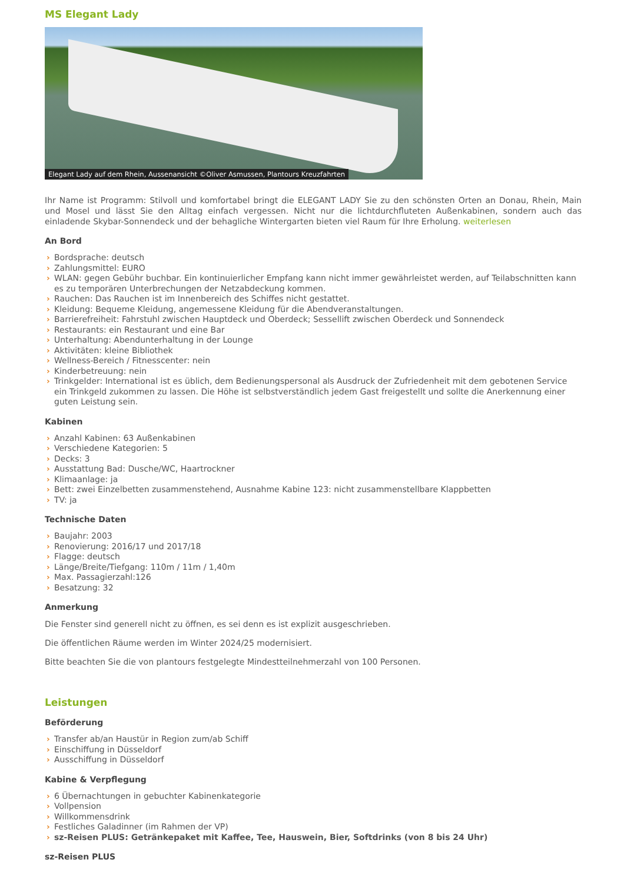MS Elegant Lady
Elegant Lady auf dem Rhein, Aussenansicht ©Oliver Asmussen, Plantours Kreuzfahrten
Ihr Name ist Programm: Stilvoll und komfortabel bringt die ELEGANT LADY Sie zu den schönsten Orten an Donau, Rhein, Main und Mosel und lässt Sie den Alltag einfach vergessen. Nicht nur die lichtdurchfluteten Außenkabinen, sondern auch das einladende Skybar-Sonnendeck und der behagliche Wintergarten bieten viel Raum für Ihre Erholung. weiterlesen
An Bord
› Bordsprache: deutsch
› Zahlungsmittel: EURO
› WLAN: gegen Gebühr buchbar. Ein kontinuierlicher Empfang kann nicht immer gewährleistet werden, auf Teilabschnitten kann es zu temporären Unterbrechungen der Netzabdeckung kommen.
› Rauchen: Das Rauchen ist im Innenbereich des Schiffes nicht gestattet.
› Kleidung: Bequeme Kleidung, angemessene Kleidung für die Abendveranstaltungen.
› Barrierefreiheit: Fahrstuhl zwischen Hauptdeck und Oberdeck; Sessellift zwischen Oberdeck und Sonnendeck
› Restaurants: ein Restaurant und eine Bar
› Unterhaltung: Abendunterhaltung in der Lounge
› Aktivitäten: kleine Bibliothek
› Wellness-Bereich / Fitnesscenter: nein
› Kinderbetreuung: nein
› Trinkgelder: International ist es üblich, dem Bedienungspersonal als Ausdruck der Zufriedenheit mit dem gebotenen Service ein Trinkgeld zukommen zu lassen. Die Höhe ist selbstverständlich jedem Gast freigestellt und sollte die Anerkennung einer guten Leistung sein.
Kabinen
› Anzahl Kabinen: 63 Außenkabinen
› Verschiedene Kategorien: 5
› Decks: 3
› Ausstattung Bad: Dusche/WC, Haartrockner
› Klimaanlage: ja
› Bett: zwei Einzelbetten zusammenstehend, Ausnahme Kabine 123: nicht zusammenstellbare Klappbetten
› TV: ja
Technische Daten
› Baujahr: 2003
› Renovierung: 2016/17 und 2017/18
› Flagge: deutsch
› Länge/Breite/Tiefgang: 110m / 11m / 1,40m
› Max. Passagierzahl:126
› Besatzung: 32
Anmerkung
Die Fenster sind generell nicht zu öffnen, es sei denn es ist explizit ausgeschrieben.
Die öffentlichen Räume werden im Winter 2024/25 modernisiert.
Bitte beachten Sie die von plantours festgelegte Mindestteilnehmerzahl von 100 Personen.
Leistungen
Beförderung
› Transfer ab/an Haustür in Region zum/ab Schiff
› Einschiffung in Düsseldorf
› Ausschiffung in Düsseldorf
Kabine & Verpflegung
› 6 Übernachtungen in gebuchter Kabinenkategorie
› Vollpension
› Willkommensdrink
› Festliches Galadinner (im Rahmen der VP)
› sz-Reisen PLUS: Getränkepaket mit Kaffee, Tee, Hauswein, Bier, Softdrinks (von 8 bis 24 Uhr)
sz-Reisen PLUS